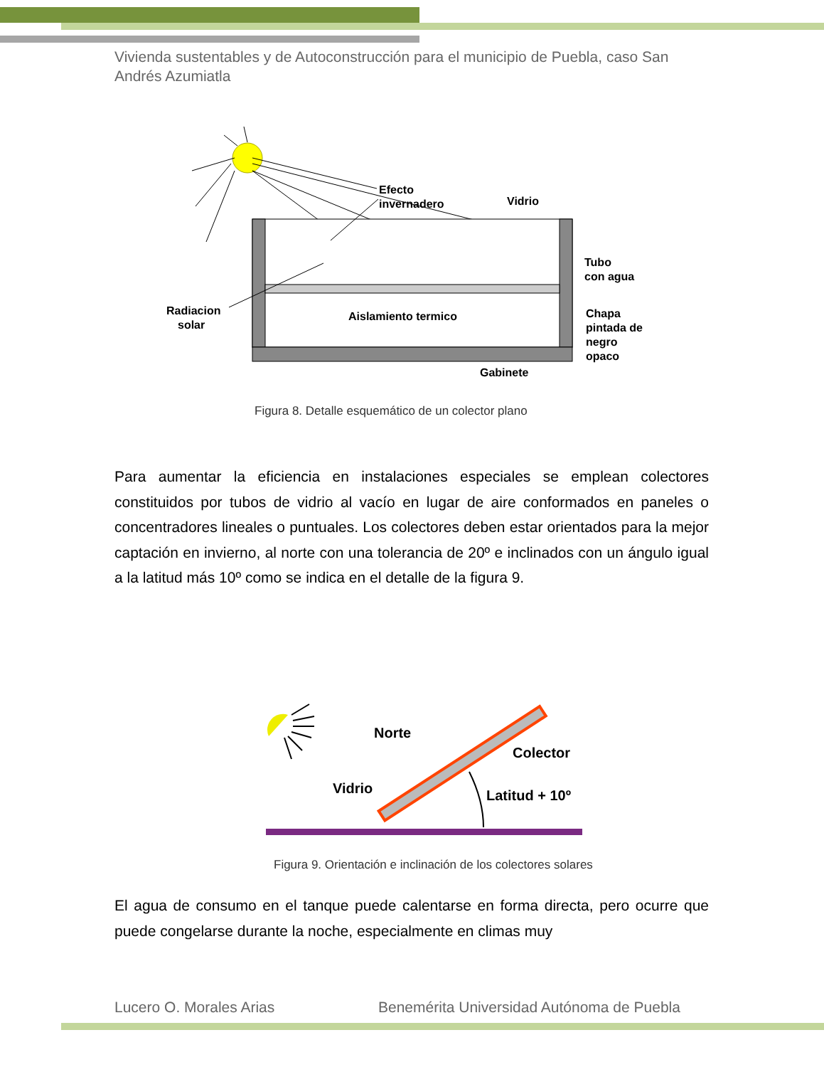Vivienda sustentables y de Autoconstrucción para el municipio de Puebla, caso San Andrés Azumiatla
Efecto
invernadero
Vidrio
Tubo
con agua
Radiacion
solar
Aislamiento termico
Chapa
pintada de
negro
opaco
Gabinete
Figura 8. Detalle esquemático de un colector plano
Para aumentar la eficiencia en instalaciones especiales se emplean colectores constituidos por tubos de vidrio al vacío en lugar de aire conformados en paneles o concentradores lineales o puntuales. Los colectores deben estar orientados para la mejor captación en invierno, al norte con una tolerancia de 20º e inclinados con un ángulo igual a la latitud más 10º como se indica en el detalle de la figura 9.
Norte
Colector
Vidrio
Latitud + 10º
Figura 9. Orientación e inclinación de los colectores solares
El agua de consumo en el tanque puede calentarse en forma directa, pero ocurre que puede congelarse durante la noche, especialmente en climas muy
Lucero O. Morales Arias
Benemérita Universidad Autónoma de Puebla